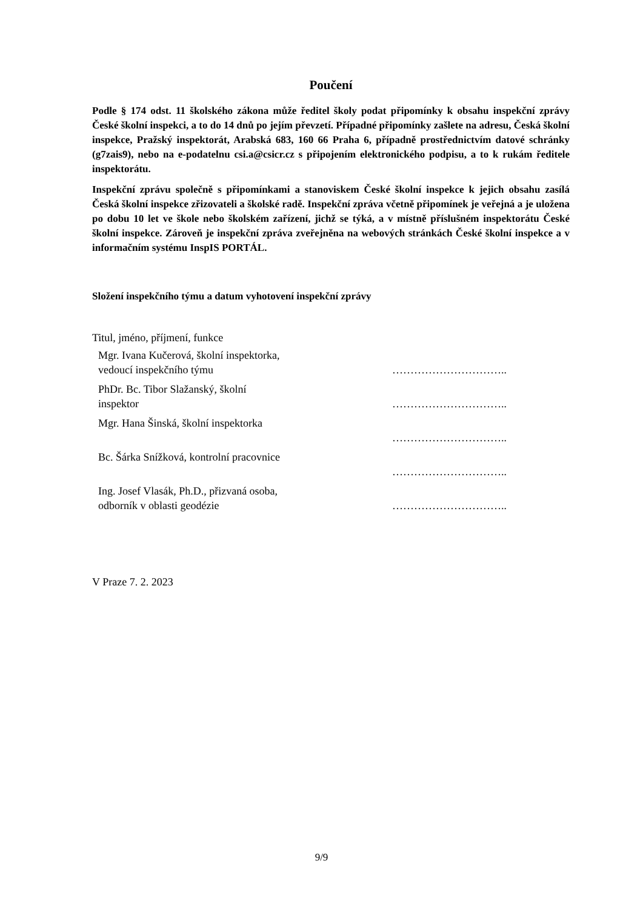Poučení
Podle § 174 odst. 11 školského zákona může ředitel školy podat připomínky k obsahu inspekční zprávy České školní inspekci, a to do 14 dnů po jejím převzetí. Případné připomínky zašlete na adresu, Česká školní inspekce, Pražský inspektorát, Arabská 683, 160 66 Praha 6, případně prostřednictvím datové schránky (g7zais9), nebo na e-podatelnu csi.a@csicr.cz s připojením elektronického podpisu, a to k rukám ředitele inspektorátu.
Inspekční zprávu společně s připomínkami a stanoviskem České školní inspekce k jejich obsahu zasílá Česká školní inspekce zřizovateli a školské radě. Inspekční zpráva včetně připomínek je veřejná a je uložena po dobu 10 let ve škole nebo školském zařízení, jichž se týká, a v místně příslušném inspektorátu České školní inspekce. Zároveň je inspekční zpráva zveřejněna na webových stránkách České školní inspekce a v informačním systému InspIS PORTÁL.
Složení inspekčního týmu a datum vyhotovení inspekční zprávy
Titul, jméno, příjmení, funkce
| Mgr. Ivana Kučerová, školní inspektorka, vedoucí inspekčního týmu | ………………………….. |
| PhDr. Bc. Tibor Slažanský, školní inspektor | ………………………….. |
| Mgr. Hana Šinská, školní inspektorka | ………………………….. |
| Bc. Šárka Snížková, kontrolní pracovnice | ………………………….. |
| Ing. Josef Vlasák, Ph.D., přizvaná osoba, odborník v oblasti geodézie | ………………………….. |
V Praze 7. 2. 2023
9/9